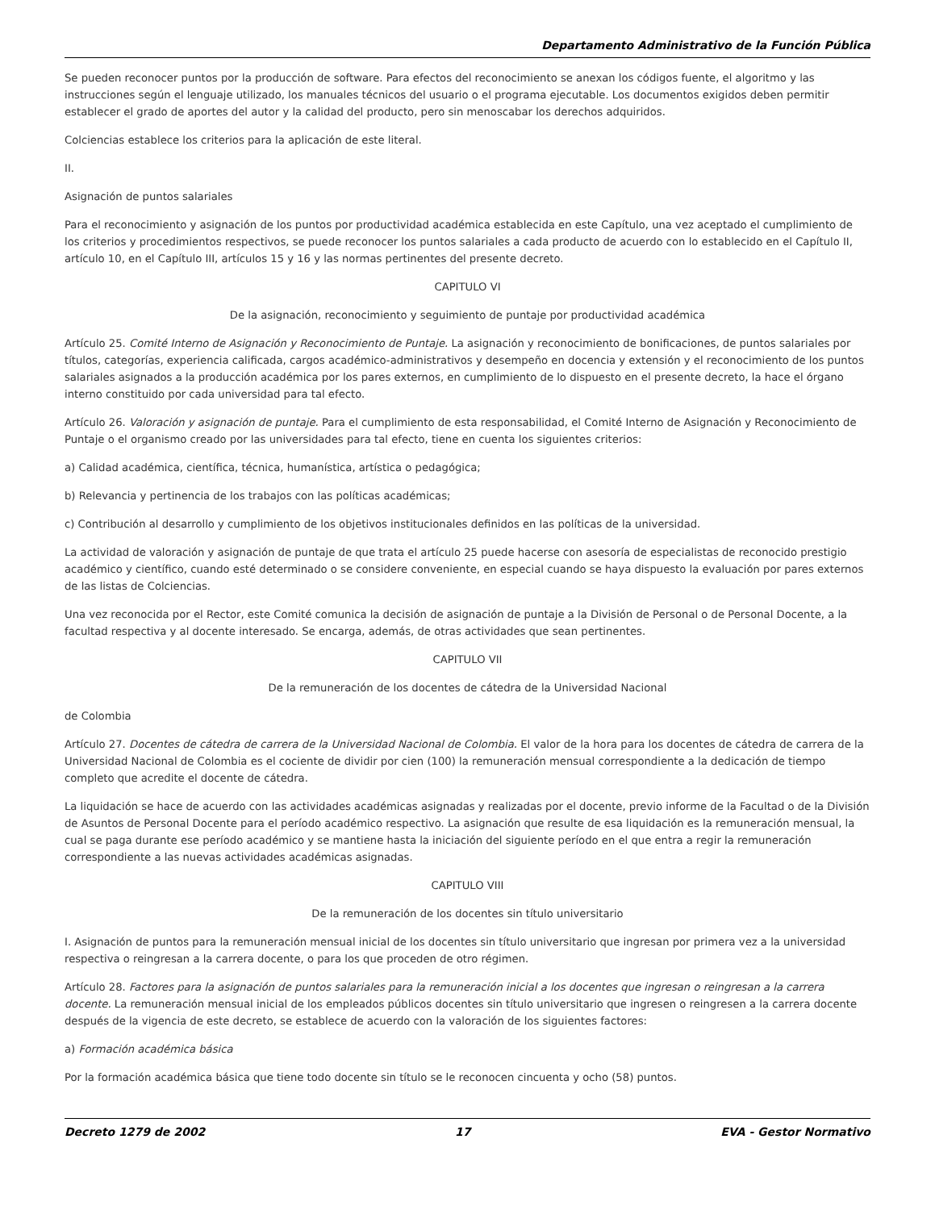Departamento Administrativo de la Función Pública
Se pueden reconocer puntos por la producción de software. Para efectos del reconocimiento se anexan los códigos fuente, el algoritmo y las instrucciones según el lenguaje utilizado, los manuales técnicos del usuario o el programa ejecutable. Los documentos exigidos deben permitir establecer el grado de aportes del autor y la calidad del producto, pero sin menoscabar los derechos adquiridos.
Colciencias establece los criterios para la aplicación de este literal.
II.
Asignación de puntos salariales
Para el reconocimiento y asignación de los puntos por productividad académica establecida en este Capítulo, una vez aceptado el cumplimiento de los criterios y procedimientos respectivos, se puede reconocer los puntos salariales a cada producto de acuerdo con lo establecido en el Capítulo II, artículo 10, en el Capítulo III, artículos 15 y 16 y las normas pertinentes del presente decreto.
CAPITULO VI
De la asignación, reconocimiento y seguimiento de puntaje por productividad académica
Artículo 25. Comité Interno de Asignación y Reconocimiento de Puntaje. La asignación y reconocimiento de bonificaciones, de puntos salariales por títulos, categorías, experiencia calificada, cargos académico-administrativos y desempeño en docencia y extensión y el reconocimiento de los puntos salariales asignados a la producción académica por los pares externos, en cumplimiento de lo dispuesto en el presente decreto, la hace el órgano interno constituido por cada universidad para tal efecto.
Artículo 26. Valoración y asignación de puntaje. Para el cumplimiento de esta responsabilidad, el Comité Interno de Asignación y Reconocimiento de Puntaje o el organismo creado por las universidades para tal efecto, tiene en cuenta los siguientes criterios:
a) Calidad académica, científica, técnica, humanística, artística o pedagógica;
b) Relevancia y pertinencia de los trabajos con las políticas académicas;
c) Contribución al desarrollo y cumplimiento de los objetivos institucionales definidos en las políticas de la universidad.
La actividad de valoración y asignación de puntaje de que trata el artículo 25 puede hacerse con asesoría de especialistas de reconocido prestigio académico y científico, cuando esté determinado o se considere conveniente, en especial cuando se haya dispuesto la evaluación por pares externos de las listas de Colciencias.
Una vez reconocida por el Rector, este Comité comunica la decisión de asignación de puntaje a la División de Personal o de Personal Docente, a la facultad respectiva y al docente interesado. Se encarga, además, de otras actividades que sean pertinentes.
CAPITULO VII
De la remuneración de los docentes de cátedra de la Universidad Nacional
de Colombia
Artículo 27. Docentes de cátedra de carrera de la Universidad Nacional de Colombia. El valor de la hora para los docentes de cátedra de carrera de la Universidad Nacional de Colombia es el cociente de dividir por cien (100) la remuneración mensual correspondiente a la dedicación de tiempo completo que acredite el docente de cátedra.
La liquidación se hace de acuerdo con las actividades académicas asignadas y realizadas por el docente, previo informe de la Facultad o de la División de Asuntos de Personal Docente para el período académico respectivo. La asignación que resulte de esa liquidación es la remuneración mensual, la cual se paga durante ese período académico y se mantiene hasta la iniciación del siguiente período en el que entra a regir la remuneración correspondiente a las nuevas actividades académicas asignadas.
CAPITULO VIII
De la remuneración de los docentes sin título universitario
I. Asignación de puntos para la remuneración mensual inicial de los docentes sin título universitario que ingresan por primera vez a la universidad respectiva o reingresan a la carrera docente, o para los que proceden de otro régimen.
Artículo 28. Factores para la asignación de puntos salariales para la remuneración inicial a los docentes que ingresan o reingresan a la carrera docente. La remuneración mensual inicial de los empleados públicos docentes sin título universitario que ingresen o reingresen a la carrera docente después de la vigencia de este decreto, se establece de acuerdo con la valoración de los siguientes factores:
a) Formación académica básica
Por la formación académica básica que tiene todo docente sin título se le reconocen cincuenta y ocho (58) puntos.
Decreto 1279 de 2002 17 EVA - Gestor Normativo